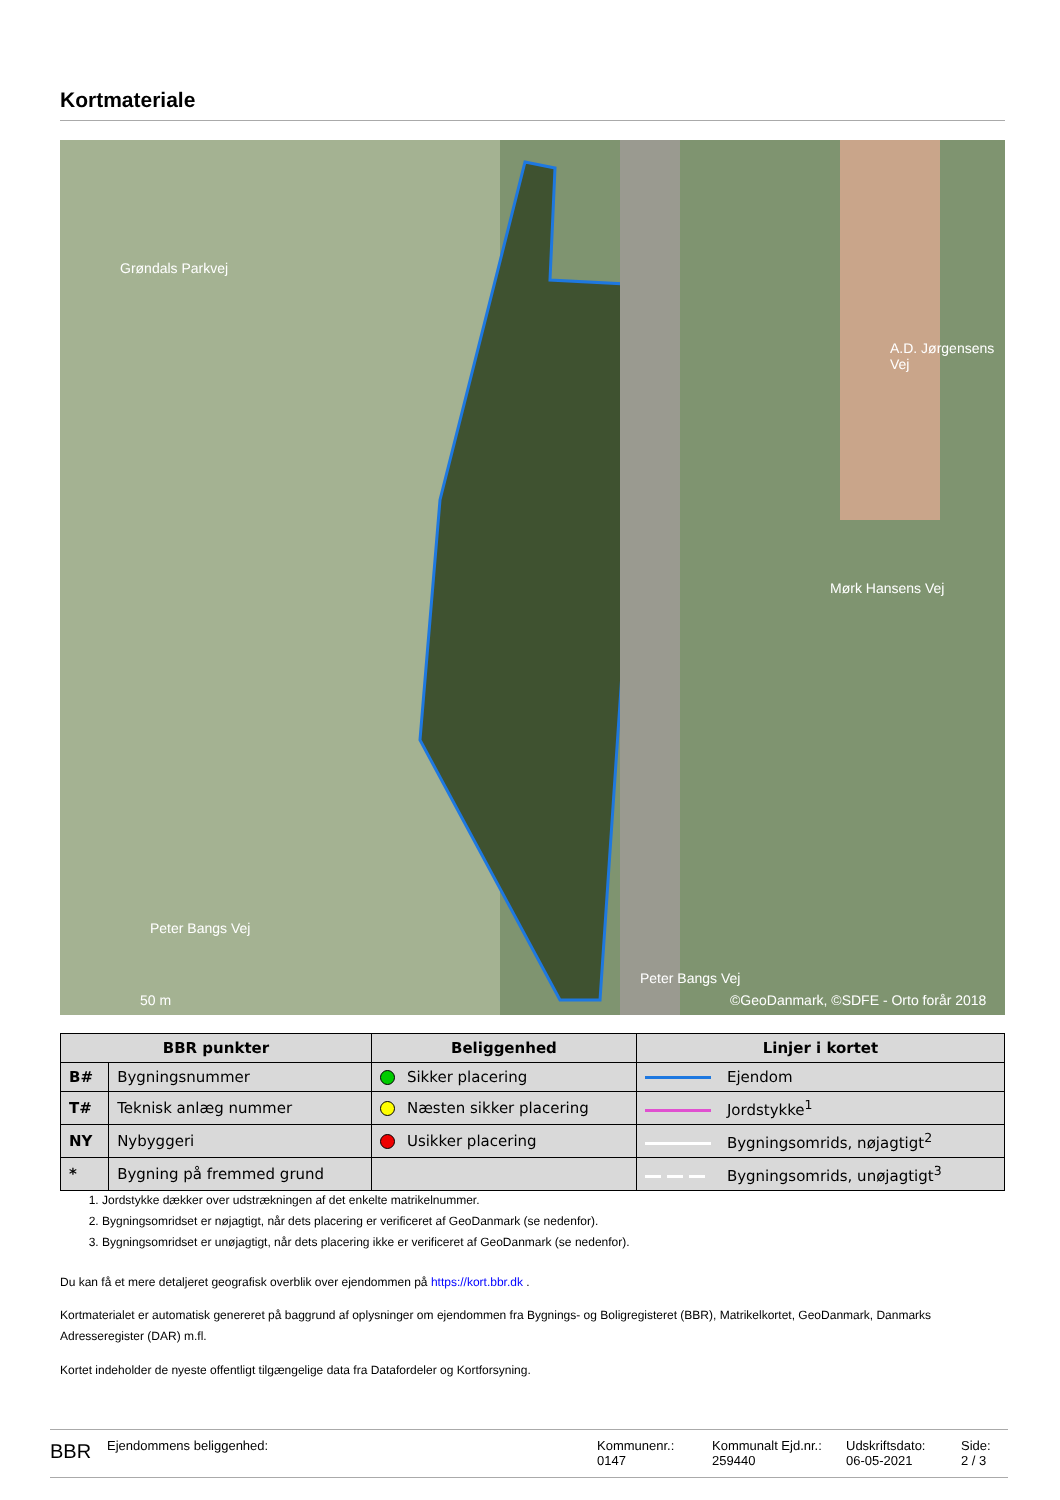Kortmateriale
Grøndals Parkvej
Mørk Hansens Vej
A.D. Jørgensens Vej
Peter Bangs Vej
Peter Bangs Vej
50 m ©GeoDanmark, ©SDFE - Orto forår 2018
| BBR punkter | | Beliggenhed | Linjer i kortet |
| --- | --- | --- | --- |
| B# | Bygningsnummer | Sikker placering | Ejendom |
| T# | Teknisk anlæg nummer | Næsten sikker placering | Jordstykke<sup>1</sup> |
| NY | Nybyggeri | Usikker placering | Bygningsomrids, nøjagtigt<sup>2</sup> |
| * | Bygning på fremmed grund | | Bygningsomrids, unøjagtigt<sup>3</sup> |
1. Jordstykke dækker over udstrækningen af det enkelte matrikelnummer.
2. Bygningsomridset er nøjagtigt, når dets placering er verificeret af GeoDanmark (se nedenfor).
3. Bygningsomridset er unøjagtigt, når dets placering ikke er verificeret af GeoDanmark (se nedenfor).
Du kan få et mere detaljeret geografisk overblik over ejendommen på https://kort.bbr.dk .
Kortmaterialet er automatisk genereret på baggrund af oplysninger om ejendommen fra Bygnings- og Boligregisteret (BBR), Matrikelkortet, GeoDanmark, Danmarks Adresseregister (DAR) m.fl.
Kortet indeholder de nyeste offentligt tilgængelige data fra Datafordeler og Kortforsyning.
BBR
Ejendommens beliggenhed: Kommunenr.:
0147
Kommunalt Ejd.nr.:
259440
Udskriftsdato:
06-05-2021
Side:
2 / 3